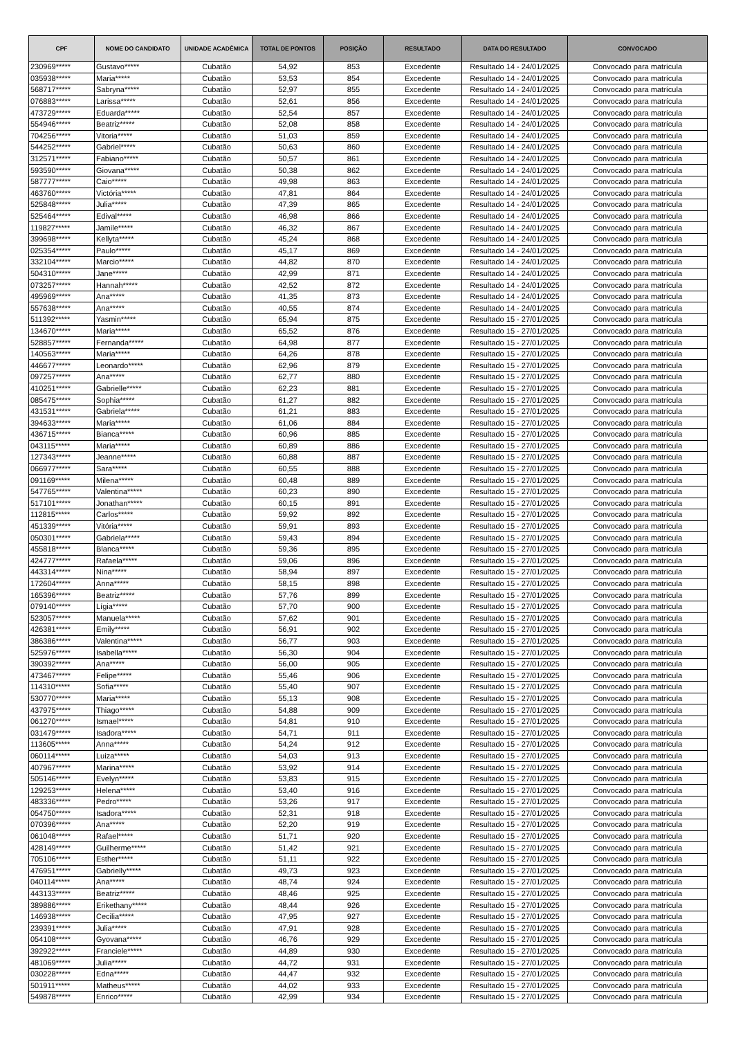| CPF | NOME DO CANDIDATO | UNIDADE ACADÊMICA | TOTAL DE PONTOS | POSIÇÃO | RESULTADO | DATA DO RESULTADO | CONVOCADO |
| --- | --- | --- | --- | --- | --- | --- | --- |
| 230969***** | Gustavo***** | Cubatão | 54,92 | 853 | Excedente | Resultado 14 - 24/01/2025 | Convocado para matrícula |
| 035938***** | Maria***** | Cubatão | 53,53 | 854 | Excedente | Resultado 14 - 24/01/2025 | Convocado para matrícula |
| 568717***** | Sabryna***** | Cubatão | 52,97 | 855 | Excedente | Resultado 14 - 24/01/2025 | Convocado para matrícula |
| 076883***** | Larissa***** | Cubatão | 52,61 | 856 | Excedente | Resultado 14 - 24/01/2025 | Convocado para matrícula |
| 473729***** | Eduarda***** | Cubatão | 52,54 | 857 | Excedente | Resultado 14 - 24/01/2025 | Convocado para matrícula |
| 554946***** | Beatriz***** | Cubatão | 52,08 | 858 | Excedente | Resultado 14 - 24/01/2025 | Convocado para matrícula |
| 704256***** | Vitoria***** | Cubatão | 51,03 | 859 | Excedente | Resultado 14 - 24/01/2025 | Convocado para matrícula |
| 544252***** | Gabriel***** | Cubatão | 50,63 | 860 | Excedente | Resultado 14 - 24/01/2025 | Convocado para matrícula |
| 312571***** | Fabiano***** | Cubatão | 50,57 | 861 | Excedente | Resultado 14 - 24/01/2025 | Convocado para matrícula |
| 593590***** | Giovana***** | Cubatão | 50,38 | 862 | Excedente | Resultado 14 - 24/01/2025 | Convocado para matrícula |
| 587777***** | Caio***** | Cubatão | 49,98 | 863 | Excedente | Resultado 14 - 24/01/2025 | Convocado para matrícula |
| 463760***** | Victória***** | Cubatão | 47,81 | 864 | Excedente | Resultado 14 - 24/01/2025 | Convocado para matrícula |
| 525848***** | Julia***** | Cubatão | 47,39 | 865 | Excedente | Resultado 14 - 24/01/2025 | Convocado para matrícula |
| 525464***** | Edival***** | Cubatão | 46,98 | 866 | Excedente | Resultado 14 - 24/01/2025 | Convocado para matrícula |
| 119827***** | Jamile***** | Cubatão | 46,32 | 867 | Excedente | Resultado 14 - 24/01/2025 | Convocado para matrícula |
| 399698***** | Kellyta***** | Cubatão | 45,24 | 868 | Excedente | Resultado 14 - 24/01/2025 | Convocado para matrícula |
| 025354***** | Paulo***** | Cubatão | 45,17 | 869 | Excedente | Resultado 14 - 24/01/2025 | Convocado para matrícula |
| 332104***** | Marcio***** | Cubatão | 44,82 | 870 | Excedente | Resultado 14 - 24/01/2025 | Convocado para matrícula |
| 504310***** | Jane***** | Cubatão | 42,99 | 871 | Excedente | Resultado 14 - 24/01/2025 | Convocado para matrícula |
| 073257***** | Hannah***** | Cubatão | 42,52 | 872 | Excedente | Resultado 14 - 24/01/2025 | Convocado para matrícula |
| 495969***** | Ana***** | Cubatão | 41,35 | 873 | Excedente | Resultado 14 - 24/01/2025 | Convocado para matrícula |
| 557638***** | Ana***** | Cubatão | 40,55 | 874 | Excedente | Resultado 14 - 24/01/2025 | Convocado para matrícula |
| 511392***** | Yasmin***** | Cubatão | 65,94 | 875 | Excedente | Resultado 15 - 27/01/2025 | Convocado para matrícula |
| 134670***** | Maria***** | Cubatão | 65,52 | 876 | Excedente | Resultado 15 - 27/01/2025 | Convocado para matrícula |
| 528857***** | Fernanda***** | Cubatão | 64,98 | 877 | Excedente | Resultado 15 - 27/01/2025 | Convocado para matrícula |
| 140563***** | Maria***** | Cubatão | 64,26 | 878 | Excedente | Resultado 15 - 27/01/2025 | Convocado para matrícula |
| 446677***** | Leonardo***** | Cubatão | 62,96 | 879 | Excedente | Resultado 15 - 27/01/2025 | Convocado para matrícula |
| 097257***** | Ana***** | Cubatão | 62,77 | 880 | Excedente | Resultado 15 - 27/01/2025 | Convocado para matrícula |
| 410251***** | Gabrielle***** | Cubatão | 62,23 | 881 | Excedente | Resultado 15 - 27/01/2025 | Convocado para matrícula |
| 085475***** | Sophia***** | Cubatão | 61,27 | 882 | Excedente | Resultado 15 - 27/01/2025 | Convocado para matrícula |
| 431531***** | Gabriela***** | Cubatão | 61,21 | 883 | Excedente | Resultado 15 - 27/01/2025 | Convocado para matrícula |
| 394633***** | Maria***** | Cubatão | 61,06 | 884 | Excedente | Resultado 15 - 27/01/2025 | Convocado para matrícula |
| 436715***** | Bianca***** | Cubatão | 60,96 | 885 | Excedente | Resultado 15 - 27/01/2025 | Convocado para matrícula |
| 043115***** | Maria***** | Cubatão | 60,89 | 886 | Excedente | Resultado 15 - 27/01/2025 | Convocado para matrícula |
| 127343***** | Jeanne***** | Cubatão | 60,88 | 887 | Excedente | Resultado 15 - 27/01/2025 | Convocado para matrícula |
| 066977***** | Sara***** | Cubatão | 60,55 | 888 | Excedente | Resultado 15 - 27/01/2025 | Convocado para matrícula |
| 091169***** | Milena***** | Cubatão | 60,48 | 889 | Excedente | Resultado 15 - 27/01/2025 | Convocado para matrícula |
| 547765***** | Valentina***** | Cubatão | 60,23 | 890 | Excedente | Resultado 15 - 27/01/2025 | Convocado para matrícula |
| 517101***** | Jonathan***** | Cubatão | 60,15 | 891 | Excedente | Resultado 15 - 27/01/2025 | Convocado para matrícula |
| 112815***** | Carlos***** | Cubatão | 59,92 | 892 | Excedente | Resultado 15 - 27/01/2025 | Convocado para matrícula |
| 451339***** | Vitória***** | Cubatão | 59,91 | 893 | Excedente | Resultado 15 - 27/01/2025 | Convocado para matrícula |
| 050301***** | Gabriela***** | Cubatão | 59,43 | 894 | Excedente | Resultado 15 - 27/01/2025 | Convocado para matrícula |
| 455818***** | Blanca***** | Cubatão | 59,36 | 895 | Excedente | Resultado 15 - 27/01/2025 | Convocado para matrícula |
| 424777***** | Rafaela***** | Cubatão | 59,06 | 896 | Excedente | Resultado 15 - 27/01/2025 | Convocado para matrícula |
| 443314***** | Nina***** | Cubatão | 58,94 | 897 | Excedente | Resultado 15 - 27/01/2025 | Convocado para matrícula |
| 172604***** | Anna***** | Cubatão | 58,15 | 898 | Excedente | Resultado 15 - 27/01/2025 | Convocado para matrícula |
| 165396***** | Beatriz***** | Cubatão | 57,76 | 899 | Excedente | Resultado 15 - 27/01/2025 | Convocado para matrícula |
| 079140***** | Lígia***** | Cubatão | 57,70 | 900 | Excedente | Resultado 15 - 27/01/2025 | Convocado para matrícula |
| 523057***** | Manuela***** | Cubatão | 57,62 | 901 | Excedente | Resultado 15 - 27/01/2025 | Convocado para matrícula |
| 426381***** | Emily***** | Cubatão | 56,91 | 902 | Excedente | Resultado 15 - 27/01/2025 | Convocado para matrícula |
| 386386***** | Valentina***** | Cubatão | 56,77 | 903 | Excedente | Resultado 15 - 27/01/2025 | Convocado para matrícula |
| 525976***** | Isabella***** | Cubatão | 56,30 | 904 | Excedente | Resultado 15 - 27/01/2025 | Convocado para matrícula |
| 390392***** | Ana***** | Cubatão | 56,00 | 905 | Excedente | Resultado 15 - 27/01/2025 | Convocado para matrícula |
| 473467***** | Felipe***** | Cubatão | 55,46 | 906 | Excedente | Resultado 15 - 27/01/2025 | Convocado para matrícula |
| 114310***** | Sofia***** | Cubatão | 55,40 | 907 | Excedente | Resultado 15 - 27/01/2025 | Convocado para matrícula |
| 530770***** | Maria***** | Cubatão | 55,13 | 908 | Excedente | Resultado 15 - 27/01/2025 | Convocado para matrícula |
| 437975***** | Thiago***** | Cubatão | 54,88 | 909 | Excedente | Resultado 15 - 27/01/2025 | Convocado para matrícula |
| 061270***** | Ismael***** | Cubatão | 54,81 | 910 | Excedente | Resultado 15 - 27/01/2025 | Convocado para matrícula |
| 031479***** | Isadora***** | Cubatão | 54,71 | 911 | Excedente | Resultado 15 - 27/01/2025 | Convocado para matrícula |
| 113605***** | Anna***** | Cubatão | 54,24 | 912 | Excedente | Resultado 15 - 27/01/2025 | Convocado para matrícula |
| 060114***** | Luiza***** | Cubatão | 54,03 | 913 | Excedente | Resultado 15 - 27/01/2025 | Convocado para matrícula |
| 407967***** | Marina***** | Cubatão | 53,92 | 914 | Excedente | Resultado 15 - 27/01/2025 | Convocado para matrícula |
| 505146***** | Evelyn***** | Cubatão | 53,83 | 915 | Excedente | Resultado 15 - 27/01/2025 | Convocado para matrícula |
| 129253***** | Helena***** | Cubatão | 53,40 | 916 | Excedente | Resultado 15 - 27/01/2025 | Convocado para matrícula |
| 483336***** | Pedro***** | Cubatão | 53,26 | 917 | Excedente | Resultado 15 - 27/01/2025 | Convocado para matrícula |
| 054750***** | Isadora***** | Cubatão | 52,31 | 918 | Excedente | Resultado 15 - 27/01/2025 | Convocado para matrícula |
| 070396***** | Ana***** | Cubatão | 52,20 | 919 | Excedente | Resultado 15 - 27/01/2025 | Convocado para matrícula |
| 061048***** | Rafael***** | Cubatão | 51,71 | 920 | Excedente | Resultado 15 - 27/01/2025 | Convocado para matrícula |
| 428149***** | Guilherme***** | Cubatão | 51,42 | 921 | Excedente | Resultado 15 - 27/01/2025 | Convocado para matrícula |
| 705106***** | Esther***** | Cubatão | 51,11 | 922 | Excedente | Resultado 15 - 27/01/2025 | Convocado para matrícula |
| 476951***** | Gabrielly***** | Cubatão | 49,73 | 923 | Excedente | Resultado 15 - 27/01/2025 | Convocado para matrícula |
| 040114***** | Ana***** | Cubatão | 48,74 | 924 | Excedente | Resultado 15 - 27/01/2025 | Convocado para matrícula |
| 443133***** | Beatriz***** | Cubatão | 48,46 | 925 | Excedente | Resultado 15 - 27/01/2025 | Convocado para matrícula |
| 389886***** | Erikethany***** | Cubatão | 48,44 | 926 | Excedente | Resultado 15 - 27/01/2025 | Convocado para matrícula |
| 146938***** | Cecilia***** | Cubatão | 47,95 | 927 | Excedente | Resultado 15 - 27/01/2025 | Convocado para matrícula |
| 239391***** | Julia***** | Cubatão | 47,91 | 928 | Excedente | Resultado 15 - 27/01/2025 | Convocado para matrícula |
| 054108***** | Gyovana***** | Cubatão | 46,76 | 929 | Excedente | Resultado 15 - 27/01/2025 | Convocado para matrícula |
| 392922***** | Franciele***** | Cubatão | 44,89 | 930 | Excedente | Resultado 15 - 27/01/2025 | Convocado para matrícula |
| 481069***** | Julia***** | Cubatão | 44,72 | 931 | Excedente | Resultado 15 - 27/01/2025 | Convocado para matrícula |
| 030228***** | Edna***** | Cubatão | 44,47 | 932 | Excedente | Resultado 15 - 27/01/2025 | Convocado para matrícula |
| 501911***** | Matheus***** | Cubatão | 44,02 | 933 | Excedente | Resultado 15 - 27/01/2025 | Convocado para matrícula |
| 549878***** | Enrico***** | Cubatão | 42,99 | 934 | Excedente | Resultado 15 - 27/01/2025 | Convocado para matrícula |